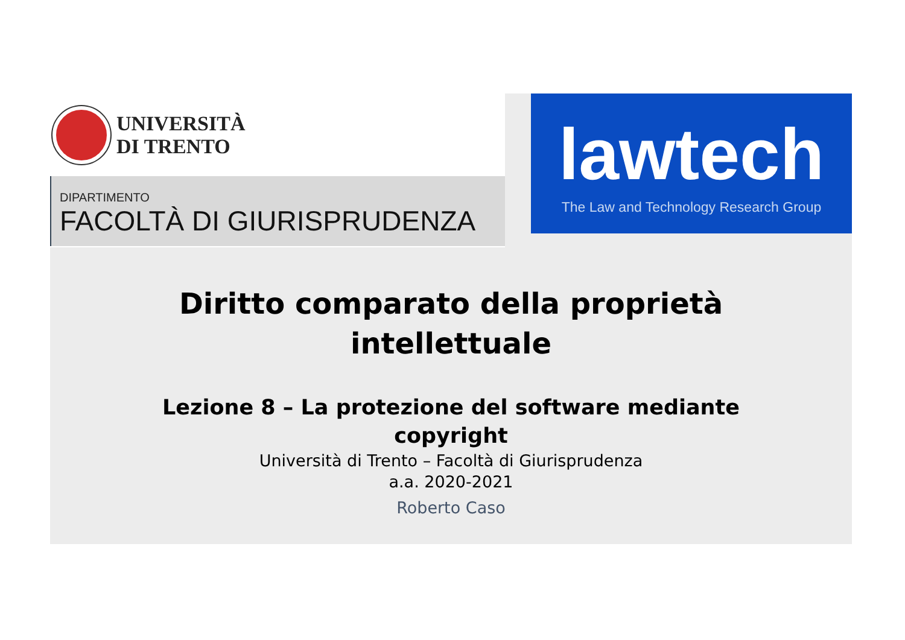UNIVERSITÀ
DI TRENTO
DIPARTIMENTO
FACOLTÀ DI GIURISPRUDENZA
lawtech
The Law and Technology Research Group
Diritto comparato della proprietà
intellettuale
Lezione 8 – La protezione del software mediante
copyright
Università di Trento – Facoltà di Giurisprudenza
a.a. 2020-2021
Roberto Caso